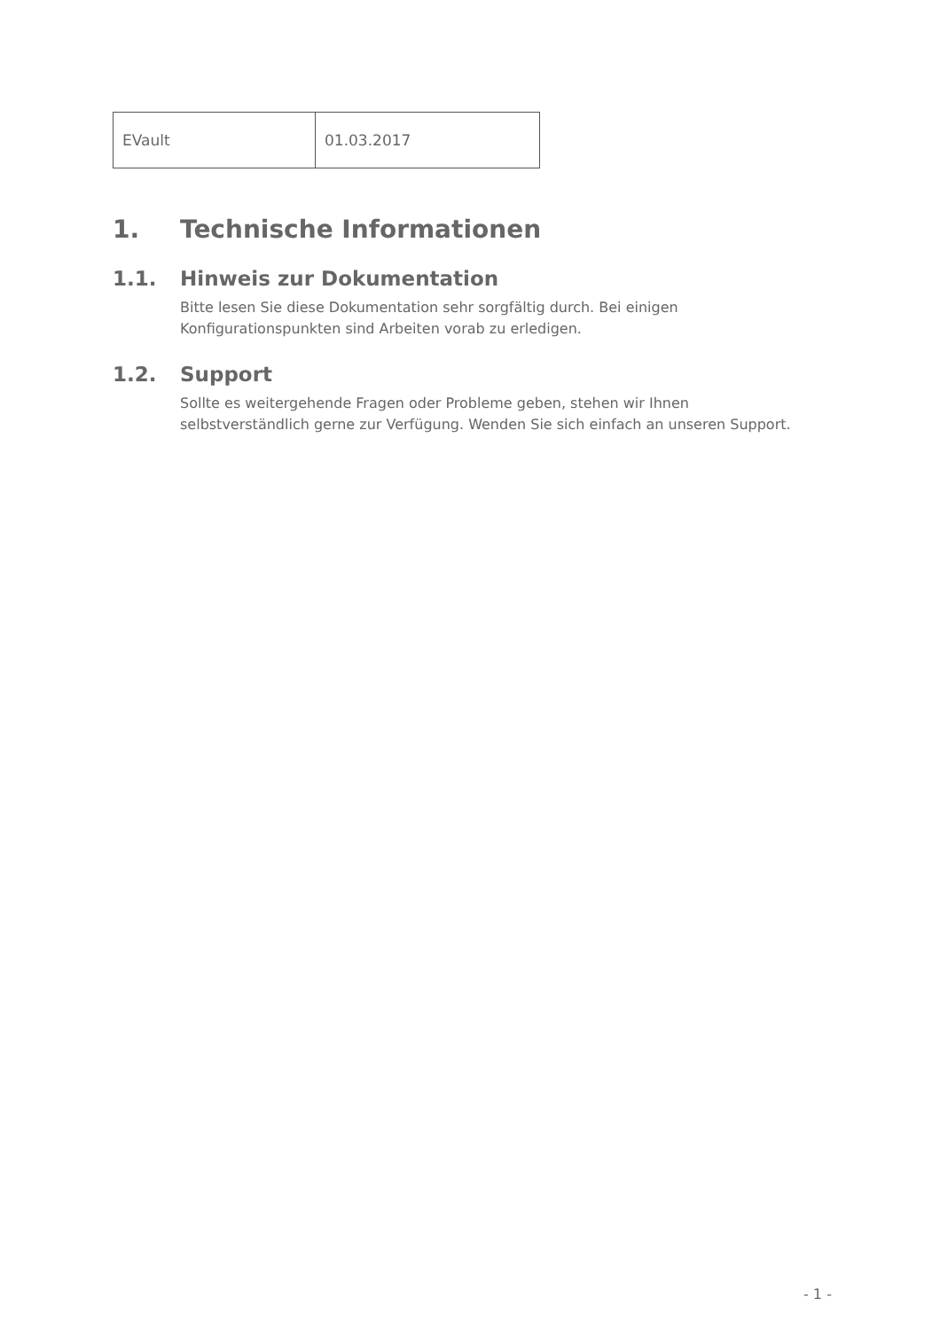| EVault | 01.03.2017 |
1. Technische Informationen
1.1. Hinweis zur Dokumentation
Bitte lesen Sie diese Dokumentation sehr sorgfältig durch. Bei einigen
Konfigurationspunkten sind Arbeiten vorab zu erledigen.
1.2. Support
Sollte es weitergehende Fragen oder Probleme geben, stehen wir Ihnen
selbstverständlich gerne zur Verfügung. Wenden Sie sich einfach an unseren Support.
- 1 -